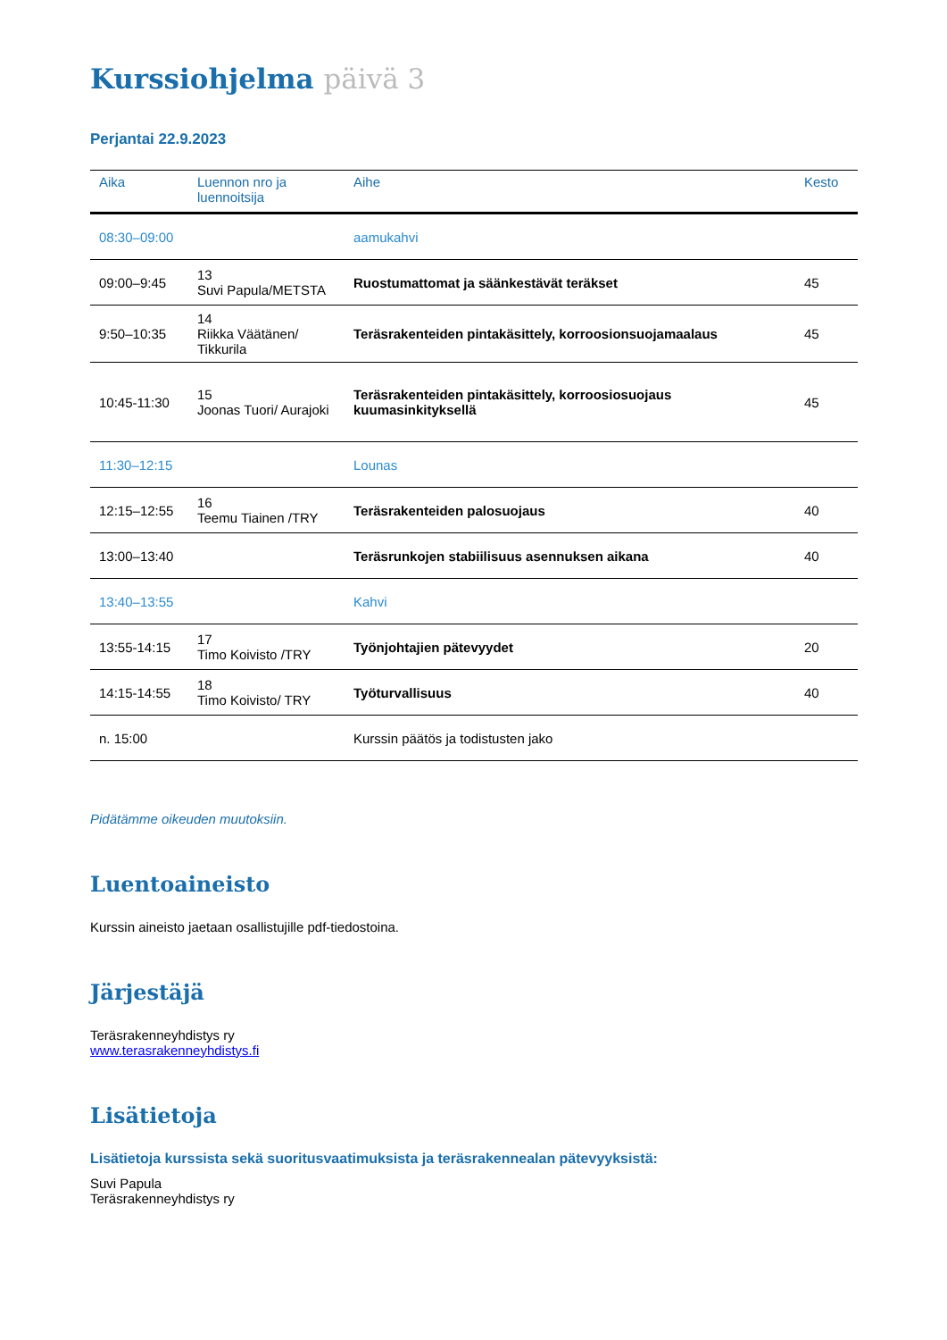Kurssiohjelma päivä 3
Perjantai 22.9.2023
| Aika | Luennon nro ja luennoitsija | Aihe | Kesto |
| --- | --- | --- | --- |
| 08:30–09:00 | | aamukahvi | |
| 09:00–9:45 | 13 Suvi Papula/METSTA | Ruostumattomat ja säänkestävät teräkset | 45 |
| 9:50–10:35 | 14 Riikka Väätänen/ Tikkurila | Teräsrakenteiden pintakäsittely, korroosionsuojamaalaus | 45 |
| 10:45-11:30 | 15 Joonas Tuori/ Aurajoki | Teräsrakenteiden pintakäsittely, korroosiosuojaus kuumasinkityksellä | 45 |
| 11:30–12:15 | | Lounas | |
| 12:15–12:55 | 16 Teemu Tiainen /TRY | Teräsrakenteiden palosuojaus | 40 |
| 13:00–13:40 | | Teräsrunkojen stabiilisuus asennuksen aikana | 40 |
| 13:40–13:55 | | Kahvi | |
| 13:55-14:15 | 17 Timo Koivisto /TRY | Työnjohtajien pätevyydet | 20 |
| 14:15-14:55 | 18 Timo Koivisto/ TRY | Työturvallisuus | 40 |
| n. 15:00 | | Kurssin päätös ja todistusten jako | |
Pidätämme oikeuden muutoksiin.
Luentoaineisto
Kurssin aineisto jaetaan osallistujille pdf-tiedostoina.
Järjestäjä
Teräsrakenneyhdistys ry
www.terasrakenneyhdistys.fi
Lisätietoja
Lisätietoja kurssista sekä suoritusvaatimuksista ja teräsrakennealan pätevyyksistä:
Suvi Papula
Teräsrakenneyhdistys ry